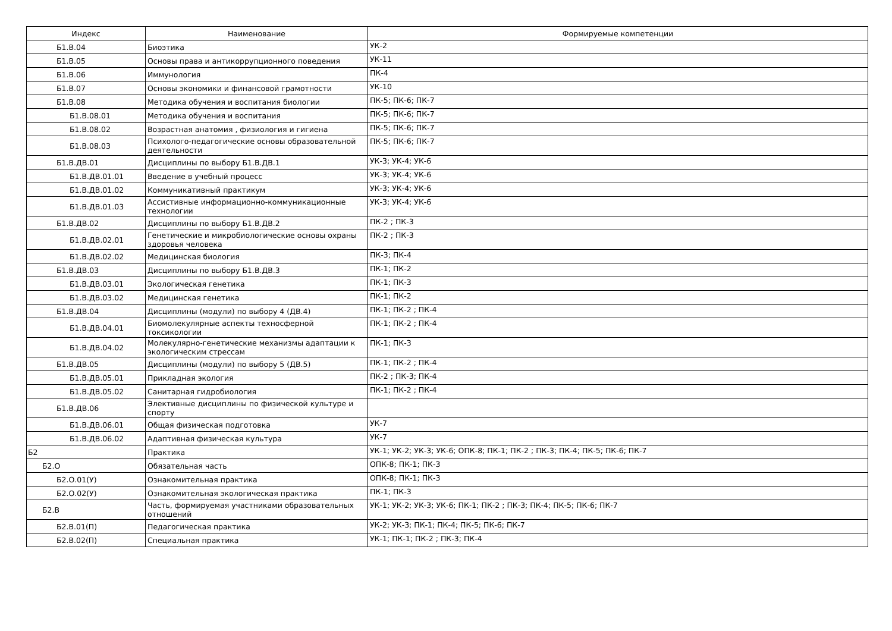| Индекс | Наименование | Формируемые компетенции |
| --- | --- | --- |
| Б1.В.04 | Биоэтика | УК-2 |
| Б1.В.05 | Основы права и антикоррупционного поведения | УК-11 |
| Б1.В.06 | Иммунология | ПК-4 |
| Б1.В.07 | Основы экономики и финансовой грамотности | УК-10 |
| Б1.В.08 | Методика обучения и воспитания биологии | ПК-5; ПК-6; ПК-7 |
| Б1.В.08.01 | Методика обучения и воспитания | ПК-5; ПК-6; ПК-7 |
| Б1.В.08.02 | Возрастная анатомия , физиология и гигиена | ПК-5; ПК-6; ПК-7 |
| Б1.В.08.03 | Психолого-педагогические основы образовательной деятельности | ПК-5; ПК-6; ПК-7 |
| Б1.В.ДВ.01 | Дисциплины по выбору Б1.В.ДВ.1 | УК-3; УК-4; УК-6 |
| Б1.В.ДВ.01.01 | Введение в учебный процесс | УК-3; УК-4; УК-6 |
| Б1.В.ДВ.01.02 | Коммуникативный практикум | УК-3; УК-4; УК-6 |
| Б1.В.ДВ.01.03 | Ассистивные информационно-коммуникационные технологии | УК-3; УК-4; УК-6 |
| Б1.В.ДВ.02 | Дисциплины по выбору Б1.В.ДВ.2 | ПК-2 ; ПК-3 |
| Б1.В.ДВ.02.01 | Генетические и микробиологические основы охраны здоровья человека | ПК-2 ; ПК-3 |
| Б1.В.ДВ.02.02 | Медицинская биология | ПК-3; ПК-4 |
| Б1.В.ДВ.03 | Дисциплины по выбору Б1.В.ДВ.3 | ПК-1; ПК-2 |
| Б1.В.ДВ.03.01 | Экологическая генетика | ПК-1; ПК-3 |
| Б1.В.ДВ.03.02 | Медицинская генетика | ПК-1; ПК-2 |
| Б1.В.ДВ.04 | Дисциплины (модули) по выбору 4 (ДВ.4) | ПК-1; ПК-2 ; ПК-4 |
| Б1.В.ДВ.04.01 | Биомолекулярные аспекты техносферной токсикологии | ПК-1; ПК-2 ; ПК-4 |
| Б1.В.ДВ.04.02 | Молекулярно-генетические механизмы адаптации к экологическим стрессам | ПК-1; ПК-3 |
| Б1.В.ДВ.05 | Дисциплины (модули) по выбору 5 (ДВ.5) | ПК-1; ПК-2 ; ПК-4 |
| Б1.В.ДВ.05.01 | Прикладная экология | ПК-2 ; ПК-3; ПК-4 |
| Б1.В.ДВ.05.02 | Санитарная гидробиология | ПК-1; ПК-2 ; ПК-4 |
| Б1.В.ДВ.06 | Элективные дисциплины по физической культуре и спорту | |
| Б1.В.ДВ.06.01 | Общая физическая подготовка | УК-7 |
| Б1.В.ДВ.06.02 | Адаптивная физическая культура | УК-7 |
| Б2 | Практика | УК-1; УК-2; УК-3; УК-6; ОПК-8; ПК-1; ПК-2 ; ПК-3; ПК-4; ПК-5; ПК-6; ПК-7 |
| Б2.О | Обязательная часть | ОПК-8; ПК-1; ПК-3 |
| Б2.О.01(У) | Ознакомительная практика | ОПК-8; ПК-1; ПК-3 |
| Б2.О.02(У) | Ознакомительная экологическая практика | ПК-1; ПК-3 |
| Б2.В | Часть, формируемая участниками образовательных отношений | УК-1; УК-2; УК-3; УК-6; ПК-1; ПК-2 ; ПК-3; ПК-4; ПК-5; ПК-6; ПК-7 |
| Б2.В.01(П) | Педагогическая практика | УК-2; УК-3; ПК-1; ПК-4; ПК-5; ПК-6; ПК-7 |
| Б2.В.02(П) | Специальная практика | УК-1; ПК-1; ПК-2 ; ПК-3; ПК-4 |